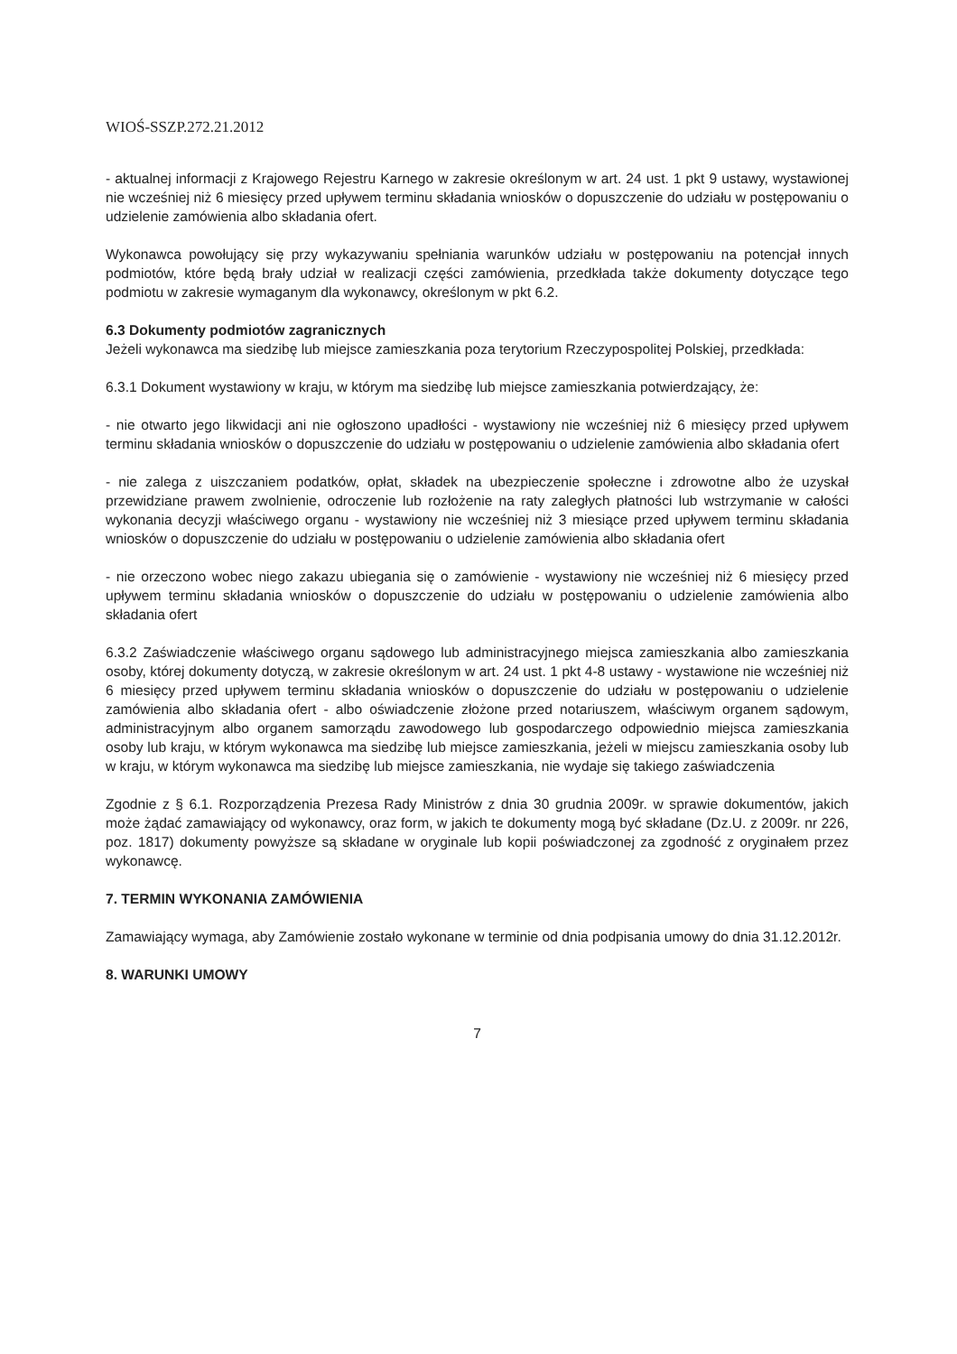WIOŚ-SSZP.272.21.2012
- aktualnej informacji z Krajowego Rejestru Karnego w zakresie określonym w art. 24 ust. 1 pkt 9 ustawy, wystawionej nie wcześniej niż 6 miesięcy przed upływem terminu składania wniosków o dopuszczenie do udziału w postępowaniu o udzielenie zamówienia albo składania ofert.
Wykonawca powołujący się przy wykazywaniu spełniania warunków udziału w postępowaniu na potencjał innych podmiotów, które będą brały udział w realizacji części zamówienia, przedkłada także dokumenty dotyczące tego podmiotu w zakresie wymaganym dla wykonawcy, określonym w pkt 6.2.
6.3 Dokumenty podmiotów zagranicznych
Jeżeli wykonawca ma siedzibę lub miejsce zamieszkania poza terytorium Rzeczypospolitej Polskiej, przedkłada:
6.3.1 Dokument wystawiony w kraju, w którym ma siedzibę lub miejsce zamieszkania potwierdzający, że:
- nie otwarto jego likwidacji ani nie ogłoszono upadłości - wystawiony nie wcześniej niż 6 miesięcy przed upływem terminu składania wniosków o dopuszczenie do udziału w postępowaniu o udzielenie zamówienia albo składania ofert
- nie zalega z uiszczaniem podatków, opłat, składek na ubezpieczenie społeczne i zdrowotne albo że uzyskał przewidziane prawem zwolnienie, odroczenie lub rozłożenie na raty zaległych płatności lub wstrzymanie w całości wykonania decyzji właściwego organu - wystawiony nie wcześniej niż 3 miesiące przed upływem terminu składania wniosków o dopuszczenie do udziału w postępowaniu o udzielenie zamówienia albo składania ofert
- nie orzeczono wobec niego zakazu ubiegania się o zamówienie - wystawiony nie wcześniej niż 6 miesięcy przed upływem terminu składania wniosków o dopuszczenie do udziału w postępowaniu o udzielenie zamówienia albo składania ofert
6.3.2 Zaświadczenie właściwego organu sądowego lub administracyjnego miejsca zamieszkania albo zamieszkania osoby, której dokumenty dotyczą, w zakresie określonym w art. 24 ust. 1 pkt 4-8 ustawy - wystawione nie wcześniej niż 6 miesięcy przed upływem terminu składania wniosków o dopuszczenie do udziału w postępowaniu o udzielenie zamówienia albo składania ofert - albo oświadczenie złożone przed notariuszem, właściwym organem sądowym, administracyjnym albo organem samorządu zawodowego lub gospodarczego odpowiednio miejsca zamieszkania osoby lub kraju, w którym wykonawca ma siedzibę lub miejsce zamieszkania, jeżeli w miejscu zamieszkania osoby lub w kraju, w którym wykonawca ma siedzibę lub miejsce zamieszkania, nie wydaje się takiego zaświadczenia
Zgodnie z § 6.1. Rozporządzenia Prezesa Rady Ministrów z dnia 30 grudnia 2009r. w sprawie dokumentów, jakich może żądać zamawiający od wykonawcy, oraz form, w jakich te dokumenty mogą być składane (Dz.U. z 2009r. nr 226, poz. 1817) dokumenty powyższe są składane w oryginale lub kopii poświadczonej za zgodność z oryginałem przez wykonawcę.
7. TERMIN WYKONANIA ZAMÓWIENIA
Zamawiający wymaga, aby Zamówienie zostało wykonane w terminie od dnia podpisania umowy do dnia 31.12.2012r.
8. WARUNKI UMOWY
7